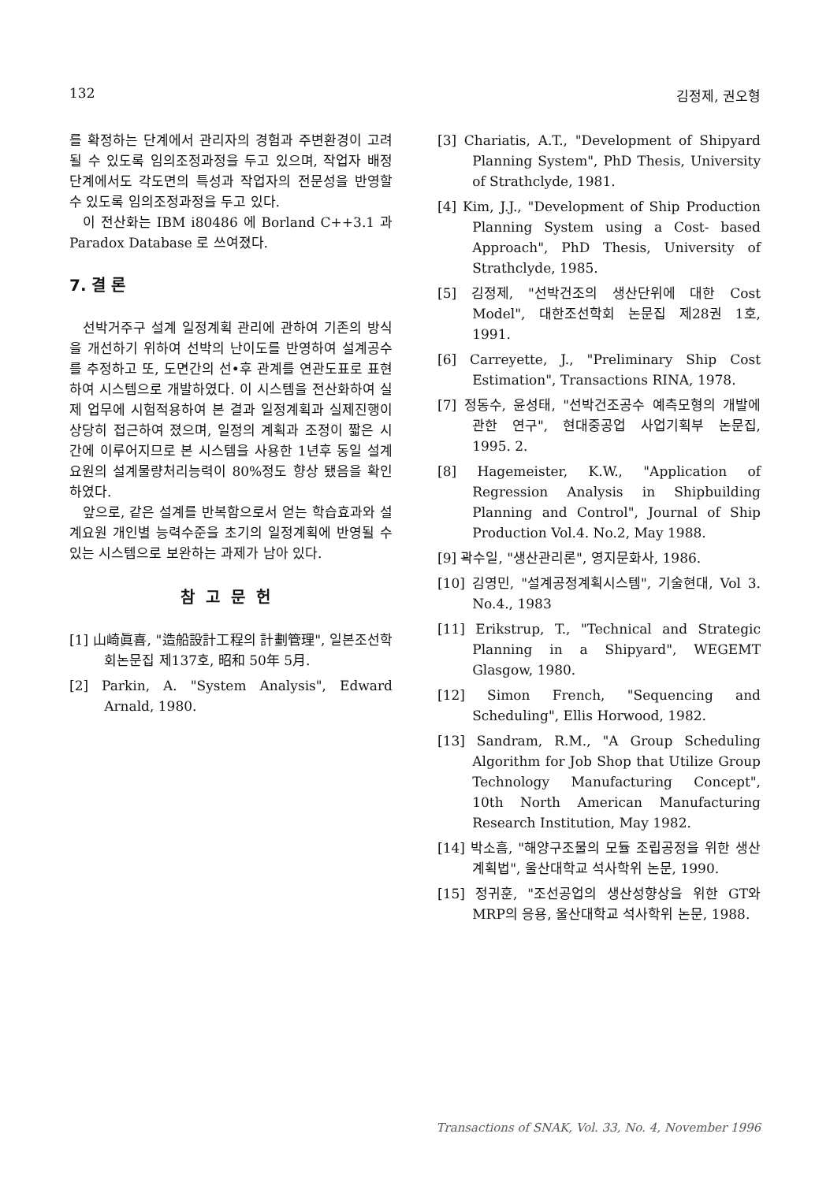132 김정제, 권오형
를 확정하는 단계에서 관리자의 경험과 주변환경이 고려될 수 있도록 임의조정과정을 두고 있으며, 작업자 배정단계에서도 각도면의 특성과 작업자의 전문성을 반영할수 있도록 임의조정과정을 두고 있다.
이 전산화는 IBM i80486 에 Borland C++3.1 과 Paradox Database 로 쓰여졌다.
7. 결 론
선박거주구 설계 일정계획 관리에 관하여 기존의 방식을 개선하기 위하여 선박의 난이도를 반영하여 설계공수를 추정하고 또, 도면간의 선•후 관계를 연관도표로 표현하여 시스템으로 개발하였다. 이 시스템을 전산화하여 실제 업무에 시험적용하여 본 결과 일정계획과 실제진행이 상당히 접근하여 졌으며, 일정의 계획과 조정이 짧은 시간에 이루어지므로 본 시스템을 사용한 1년후 동일 설계요원의 설계물량처리능력이 80%정도 향상 됐음을 확인하였다.
앞으로, 같은 설계를 반복함으로서 얻는 학습효과와 설계요원 개인별 능력수준을 초기의 일정계획에 반영될 수 있는 시스템으로 보완하는 과제가 남아 있다.
참고문헌
[1] 山崎眞喜, "造船設計工程의 計劃管理", 일본조선학회논문집 제137호, 昭和 50年 5月.
[2] Parkin, A. "System Analysis", Edward Arnald, 1980.
[3] Chariatis, A.T., "Development of Shipyard Planning System", PhD Thesis, University of Strathclyde, 1981.
[4] Kim, J.J., "Development of Ship Production Planning System using a Cost- based Approach", PhD Thesis, University of Strathclyde, 1985.
[5] 김정제, "선박건조의 생산단위에 대한 Cost Model", 대한조선학회 논문집 제28권 1호, 1991.
[6] Carreyette, J., "Preliminary Ship Cost Estimation", Transactions RINA, 1978.
[7] 정동수, 윤성태, "선박건조공수 예측모형의 개발에 관한 연구", 현대중공업 사업기획부 논문집, 1995. 2.
[8] Hagemeister, K.W., "Application of Regression Analysis in Shipbuilding Planning and Control", Journal of Ship Production Vol.4. No.2, May 1988.
[9] 곽수일, "생산관리론", 영지문화사, 1986.
[10] 김영민, "설계공정계획시스템", 기술현대, Vol 3. No.4., 1983
[11] Erikstrup, T., "Technical and Strategic Planning in a Shipyard", WEGEMT Glasgow, 1980.
[12] Simon French, "Sequencing and Scheduling", Ellis Horwood, 1982.
[13] Sandram, R.M., "A Group Scheduling Algorithm for Job Shop that Utilize Group Technology Manufacturing Concept", 10th North American Manufacturing Research Institution, May 1982.
[14] 박소흠, "해양구조물의 모듈 조립공정을 위한 생산계획법", 울산대학교 석사학위 논문, 1990.
[15] 정귀훈, "조선공업의 생산성향상을 위한 GT와 MRP의 응용, 울산대학교 석사학위 논문, 1988.
Transactions of SNAK, Vol. 33, No. 4, November 1996